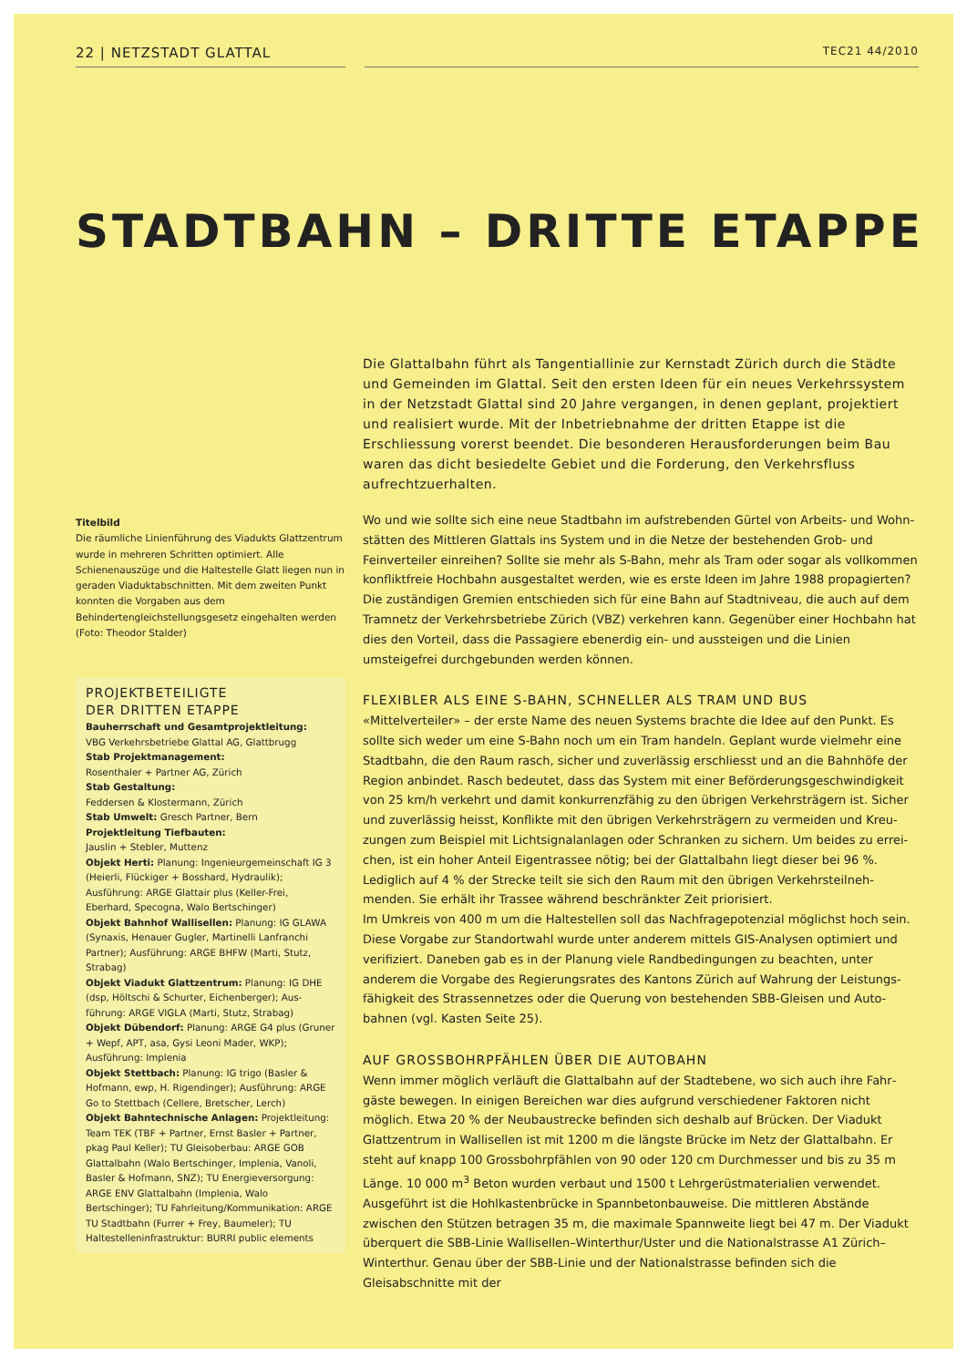22 | NETZSTADT GLATTAL
TEC21 44/2010
STADTBAHN – DRITTE ETAPPE
Titelbild
Die räumliche Linienführung des Viadukts Glatt­zentrum wurde in mehreren Schritten optimiert. Alle Schienenauszüge und die Haltestelle Glatt liegen nun in geraden Viaduktabschnitten. Mit dem zweiten Punkt konnten die Vorgaben aus dem Behindertengleichstellungsgesetz eingehal­ten werden (Foto: Theodor Stalder)
PROJEKTBETEILIGTE
DER DRITTEN ETAPPE
Bauherrschaft und Gesamtprojektleitung:
VBG Verkehrsbetriebe Glattal AG, Glattbrugg
Stab Projektmanagement:
Rosenthaler + Partner AG, Zürich
Stab Gestaltung:
Feddersen & Klostermann, Zürich
Stab Umwelt: Gresch Partner, Bern
Projektleitung Tiefbauten:
Jauslin + Stebler, Muttenz
Objekt Herti: Planung: Ingenieurgemeinschaft IG 3 (Heierli, Flückiger + Bosshard, Hydraulik); Ausführung: ARGE Glattair plus (Keller-Frei, Eberhard, Specogna, Walo Bertschinger)
Objekt Bahnhof Wallisellen: Planung: IG GLAWA (Synaxis, Henauer Gugler, Martinelli Lanfranchi Partner); Ausführung: ARGE BHFW (Marti, Stutz, Strabag)
Objekt Viadukt Glattzentrum: Planung: IG DHE (dsp, Höltschi & Schurter, Eichenberger); Aus­führung: ARGE VIGLA (Marti, Stutz, Strabag)
Objekt Dübendorf: Planung: ARGE G4 plus (Gruner + Wepf, APT, asa, Gysi Leoni Mader, WKP); Ausführung: Implenia
Objekt Stettbach: Planung: IG trigo (Basler & Hofmann, ewp, H. Rigendinger); Ausführung: ARGE Go to Stettbach (Cellere, Bretscher, Lerch)
Objekt Bahntechnische Anlagen: Projektleitung: Team TEK (TBF + Partner, Ernst Basler + Part­ner, pkag Paul Keller); TU Gleisoberbau: ARGE GOB Glattalbahn (Walo Bertschinger, Implenia, Vanoli, Basler & Hofmann, SNZ); TU Energie­versorgung: ARGE ENV Glattalbahn (Implenia, Walo Bertschinger); TU Fahrleitung/Kommuni­kation: ARGE TU Stadtbahn (Furrer + Frey, Baumeler); TU Haltestelleninfrastruktur: BURRI public elements
Die Glattalbahn führt als Tangentiallinie zur Kernstadt Zürich durch die Städte und Gemeinden im Glattal. Seit den ersten Ideen für ein neues Verkehrssystem in der Netzstadt Glattal sind 20 Jahre vergangen, in denen geplant, projektiert und realisiert wurde. Mit der Inbetriebnahme der dritten Etappe ist die Erschliessung vorerst beendet. Die besonderen Herausforderungen beim Bau waren das dicht besiedelte Gebiet und die Forderung, den Verkehrsfluss aufrechtzuerhalten.
Wo und wie sollte sich eine neue Stadtbahn im aufstrebenden Gürtel von Arbeits- und Wohn­stätten des Mittleren Glattals ins System und in die Netze der bestehenden Grob- und Feinverteiler einreihen? Sollte sie mehr als S-Bahn, mehr als Tram oder sogar als vollkom­men konfliktfreie Hochbahn ausgestaltet werden, wie es erste Ideen im Jahre 1988 propa­gierten? Die zuständigen Gremien entschieden sich für eine Bahn auf Stadtniveau, die auch auf dem Tramnetz der Verkehrsbetriebe Zürich (VBZ) verkehren kann. Gegenüber einer Hochbahn hat dies den Vorteil, dass die Passagiere ebenerdig ein- und aussteigen und die Linien umsteigefrei durchgebunden werden können.
FLEXIBLER ALS EINE S-BAHN, SCHNELLER ALS TRAM UND BUS
«Mittelverteiler» – der erste Name des neuen Systems brachte die Idee auf den Punkt. Es sollte sich weder um eine S-Bahn noch um ein Tram handeln. Geplant wurde vielmehr eine Stadtbahn, die den Raum rasch, sicher und zuverlässig erschliesst und an die Bahnhöfe der Region anbindet. Rasch bedeutet, dass das System mit einer Beförderungsgeschwindigkeit von 25 km/h verkehrt und damit konkurrenzfähig zu den übrigen Verkehrsträgern ist. Sicher und zuverlässig heisst, Konflikte mit den übrigen Verkehrsträgern zu vermeiden und Kreu­zungen zum Beispiel mit Lichtsignalanlagen oder Schranken zu sichern. Um beides zu errei­chen, ist ein hoher Anteil Eigentrassee nötig; bei der Glattalbahn liegt dieser bei 96 %. Lediglich auf 4 % der Strecke teilt sie sich den Raum mit den übrigen Verkehrsteilneh­menden. Sie erhält ihr Trassee während beschränkter Zeit priorisiert.
Im Umkreis von 400 m um die Haltestellen soll das Nachfragepotenzial möglichst hoch sein. Diese Vorgabe zur Standortwahl wurde unter anderem mittels GIS-Analysen optimiert und verifiziert. Daneben gab es in der Planung viele Randbedingungen zu beachten, unter anderem die Vorgabe des Regierungsrates des Kantons Zürich auf Wahrung der Leistungs­fähigkeit des Strassennetzes oder die Querung von bestehenden SBB-Gleisen und Auto­bahnen (vgl. Kasten Seite 25).
AUF GROSSBOHRPFÄHLEN ÜBER DIE AUTOBAHN
Wenn immer möglich verläuft die Glattalbahn auf der Stadtebene, wo sich auch ihre Fahr­gäste bewegen. In einigen Bereichen war dies aufgrund verschiedener Faktoren nicht möglich. Etwa 20 % der Neubaustrecke befinden sich deshalb auf Brücken. Der Viadukt Glattzentrum in Wallisellen ist mit 1200 m die längste Brücke im Netz der Glattalbahn. Er steht auf knapp 100 Grossbohrpfählen von 90 oder 120 cm Durchmesser und bis zu 35 m Länge. 10 000 m<sup>3</sup> Beton wurden verbaut und 1500 t Lehrgerüstmaterialien verwendet. Ausge­führt ist die Hohlkastenbrücke in Spannbetonbauweise. Die mittleren Abstände zwischen den Stützen betragen 35 m, die maximale Spannweite liegt bei 47 m. Der Viadukt überquert die SBB-Linie Wallisellen–Winterthur/Uster und die Nationalstrasse A1 Zürich–Winterthur. Genau über der SBB-Linie und der Nationalstrasse befinden sich die Gleisabschnitte mit der